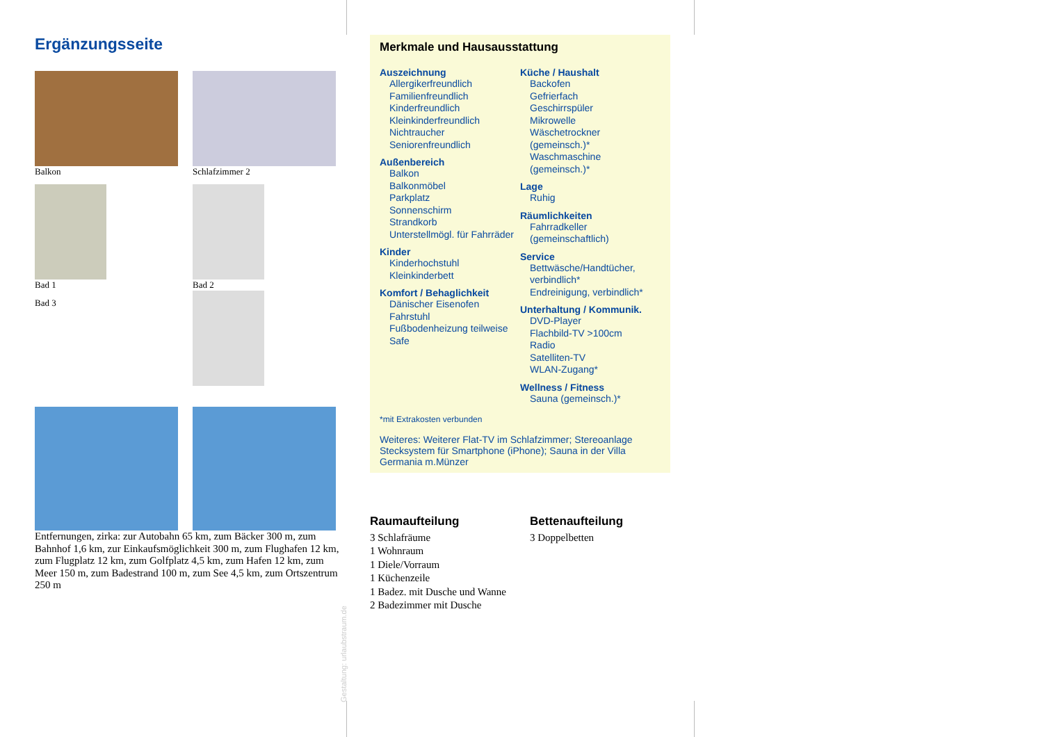Ergänzungsseite
Balkon Schlafzimmer 2
Bad 1 Bad 2
Bad 3
Entfernungen, zirka: zur Autobahn 65 km, zum Bäcker 300 m, zum Bahnhof 1,6 km, zur Einkaufsmöglichkeit 300 m, zum Flughafen 12 km, zum Flugplatz 12 km, zum Golfplatz 4,5 km, zum Hafen 12 km, zum Meer 150 m, zum Badestrand 100 m, zum See 4,5 km, zum Ortszentrum 250 m
Gestaltung: urlaubstraum.de
Merkmale und Hausausstattung
Auszeichnung
Allergikerfreundlich
Familienfreundlich
Kinderfreundlich
Kleinkinderfreundlich
Nichtraucher
Seniorenfreundlich
Außenbereich
Balkon
Balkonmöbel
Parkplatz
Sonnenschirm
Strandkorb
Unterstellmögl. für Fahrräder
Kinder
Kinderhochstuhl
Kleinkinderbett
Komfort / Behaglichkeit
Dänischer Eisenofen
Fahrstuhl
Fußbodenheizung teilweise
Safe
Küche / Haushalt
Backofen
Gefrierfach
Geschirrspüler
Mikrowelle
Wäschetrockner (gemeinsch.)*
Waschmaschine (gemeinsch.)*
Lage
Ruhig
Räumlichkeiten
Fahrradkeller (gemeinschaftlich)
Service
Bettwäsche/Handtücher, verbindlich*
Endreinigung, verbindlich*
Unterhaltung / Kommunik.
DVD-Player
Flachbild-TV >100cm
Radio
Satelliten-TV
WLAN-Zugang*
Wellness / Fitness
Sauna (gemeinsch.)*
*mit Extrakosten verbunden
Weiteres: Weiterer Flat-TV im Schlafzimmer; Stereoanlage Stecksystem für Smartphone (iPhone); Sauna in der Villa Germania m.Münzer
Raumaufteilung
3 Schlafräume
1 Wohnraum
1 Diele/Vorraum
1 Küchenzeile
1 Badez. mit Dusche und Wanne
2 Badezimmer mit Dusche
Bettenaufteilung
3 Doppelbetten